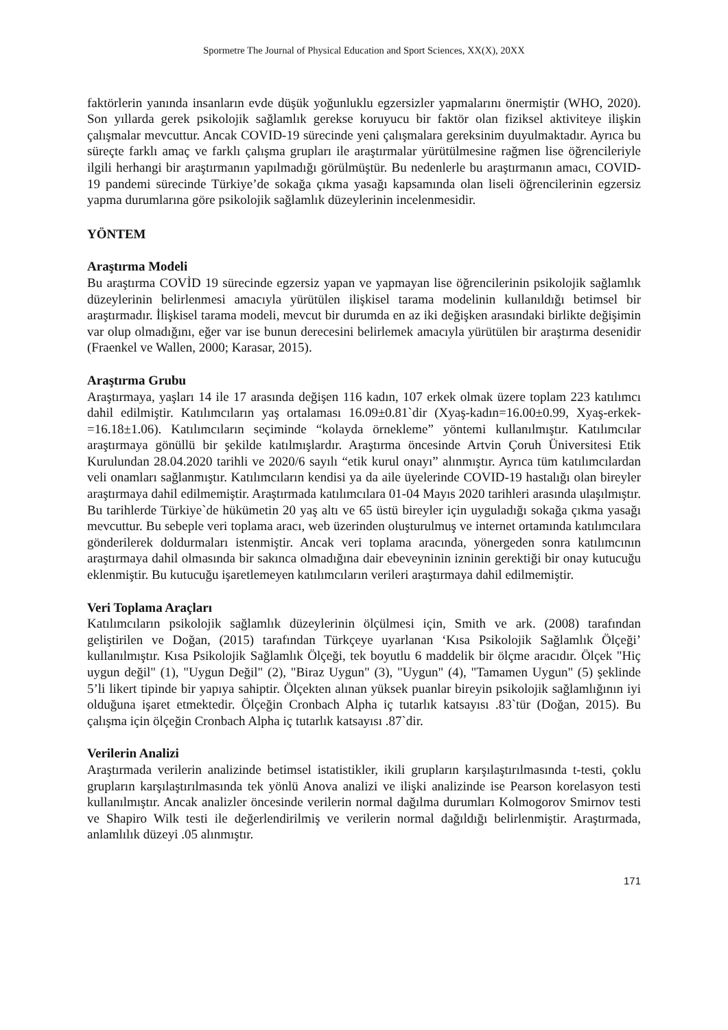Spormetre The Journal of Physical Education and Sport Sciences, XX(X), 20XX
faktörlerin yanında insanların evde düşük yoğunluklu egzersizler yapmalarını önermiştir (WHO, 2020). Son yıllarda gerek psikolojik sağlamlık gerekse koruyucu bir faktör olan fiziksel aktiviteye ilişkin çalışmalar mevcuttur. Ancak COVID-19 sürecinde yeni çalışmalara gereksinim duyulmaktadır. Ayrıca bu süreçte farklı amaç ve farklı çalışma grupları ile araştırmalar yürütülmesine rağmen lise öğrencileriyle ilgili herhangi bir araştırmanın yapılmadığı görülmüştür. Bu nedenlerle bu araştırmanın amacı, COVID-19 pandemi sürecinde Türkiye’de sokağa çıkma yasağı kapsamında olan liseli öğrencilerinin egzersiz yapma durumlarına göre psikolojik sağlamlık düzeylerinin incelenmesidir.
YÖNTEM
Araştırma Modeli
Bu araştırma COVİD 19 sürecinde egzersiz yapan ve yapmayan lise öğrencilerinin psikolojik sağlamlık düzeylerinin belirlenmesi amacıyla yürütülen ilişkisel tarama modelinin kullanıldığı betimsel bir araştırmadır. İlişkisel tarama modeli, mevcut bir durumda en az iki değişken arasındaki birlikte değişimin var olup olmadığını, eğer var ise bunun derecesini belirlemek amacıyla yürütülen bir araştırma desenidir (Fraenkel ve Wallen, 2000; Karasar, 2015).
Araştırma Grubu
Araştırmaya, yaşları 14 ile 17 arasında değişen 116 kadın, 107 erkek olmak üzere toplam 223 katılımcı dahil edilmiştir. Katılımcıların yaş ortalaması 16.09±0.81`dir (Xyaş-kadın=16.00±0.99, Xyaş-erkek-=16.18±1.06). Katılımcıların seçiminde “kolayda örnekleme” yöntemi kullanılmıştır. Katılımcılar araştırmaya gönüllü bir şekilde katılmışlardır. Araştırma öncesinde Artvin Çoruh Üniversitesi Etik Kurulundan 28.04.2020 tarihli ve 2020/6 sayılı “etik kurul onayı” alınmıştır. Ayrıca tüm katılımcılardan veli onamları sağlanmıştır. Katılımcıların kendisi ya da aile üyelerinde COVID-19 hastalığı olan bireyler araştırmaya dahil edilmemiştir. Araştırmada katılımcılara 01-04 Mayıs 2020 tarihleri arasında ulaşılmıştır. Bu tarihlerde Türkiye`de hükümetin 20 yaş altı ve 65 üstü bireyler için uyguladığı sokağa çıkma yasağı mevcuttur. Bu sebeple veri toplama aracı, web üzerinden oluşturulmuş ve internet ortamında katılımcılara gönderilerek doldurmaları istenmiştir. Ancak veri toplama aracında, yönergeden sonra katılımcının araştırmaya dahil olmasında bir sakınca olmadığına dair ebeveyninin izninin gerektiği bir onay kutucuğu eklenmiştir. Bu kutucuğu işaretlemeyen katılımcıların verileri araştırmaya dahil edilmemiştir.
Veri Toplama Araçları
Katılımcıların psikolojik sağlamlık düzeylerinin ölçülmesi için, Smith ve ark. (2008) tarafından geliştirilen ve Doğan, (2015) tarafından Türkçeye uyarlanan ‘Kısa Psikolojik Sağlamlık Ölçeği’ kullanılmıştır. Kısa Psikolojik Sağlamlık Ölçeği, tek boyutlu 6 maddelik bir ölçme aracıdır. Ölçek "Hiç uygun değil" (1), "Uygun Değil" (2), "Biraz Uygun" (3), "Uygun" (4), "Tamamen Uygun" (5) şeklinde 5’li likert tipinde bir yapıya sahiptir. Ölçekten alınan yüksek puanlar bireyin psikolojik sağlamlığının iyi olduğuna işaret etmektedir. Ölçeğin Cronbach Alpha iç tutarlık katsayısı .83`tür (Doğan, 2015). Bu çalışma için ölçeğin Cronbach Alpha iç tutarlık katsayısı .87`dir.
Verilerin Analizi
Araştırmada verilerin analizinde betimsel istatistikler, ikili grupların karşılaştırılmasında t-testi, çoklu grupların karşılaştırılmasında tek yönlü Anova analizi ve ilişki analizinde ise Pearson korelasyon testi kullanılmıştır. Ancak analizler öncesinde verilerin normal dağılma durumları Kolmogorov Smirnov testi ve Shapiro Wilk testi ile değerlendirilmiş ve verilerin normal dağıldığı belirlenmiştir. Araştırmada, anlamlılık düzeyi .05 alınmıştır.
171